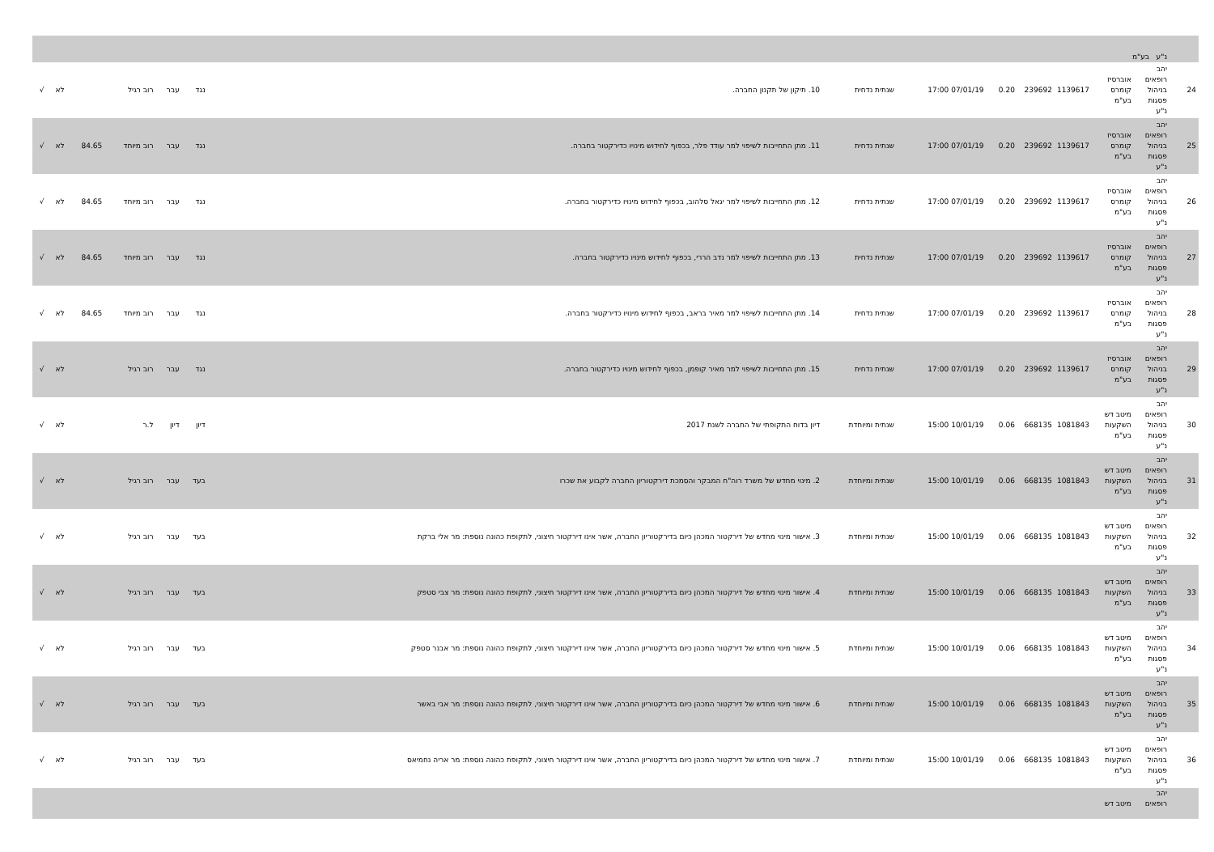| | נ"ע בע"מ | | | | | | | | | | | | | |
| 24 | יהב רופאים בניהול פסגות נ"ע | אוברסיז קומרס בע"מ | 1139617 | 239692 | 0.20 | 07/01/19 17:00 | שנתית נדחית | 10. תיקון של תקנון החברה. | נגד | עבר | רוב רגיל | | לא | √ |
| 25 | יהב רופאים בניהול פסגות נ"ע | אוברסיז קומרס בע"מ | 1139617 | 239692 | 0.20 | 07/01/19 17:00 | שנתית נדחית | 11. מתן התחייבות לשיפוי למר עודד פלר, בכפוף לחידוש מינויו כדירקטור בחברה. | נגד | עבר | רוב מיוחד | 84.65 | לא | √ |
| 26 | יהב רופאים בניהול פסגות נ"ע | אוברסיז קומרס בע"מ | 1139617 | 239692 | 0.20 | 07/01/19 17:00 | שנתית נדחית | 12. מתן התחייבות לשיפוי למר יגאל סלהוב, בכפוף לחידוש מינויו כדירקטור בחברה. | נגד | עבר | רוב מיוחד | 84.65 | לא | √ |
| 27 | יהב רופאים בניהול פסגות נ"ע | אוברסיז קומרס בע"מ | 1139617 | 239692 | 0.20 | 07/01/19 17:00 | שנתית נדחית | 13. מתן התחייבות לשיפוי למר נדב הררי, בכפוף לחידוש מינויו כדירקטור בחברה. | נגד | עבר | רוב מיוחד | 84.65 | לא | √ |
| 28 | יהב רופאים בניהול פסגות נ"ע | אוברסיז קומרס בע"מ | 1139617 | 239692 | 0.20 | 07/01/19 17:00 | שנתית נדחית | 14. מתן התחייבות לשיפוי למר מאיר בראב, בכפוף לחידוש מינויו כדירקטור בחברה. | נגד | עבר | רוב מיוחד | 84.65 | לא | √ |
| 29 | יהב רופאים בניהול פסגות נ"ע | אוברסיז קומרס בע"מ | 1139617 | 239692 | 0.20 | 07/01/19 17:00 | שנתית נדחית | 15. מתן התחייבות לשיפוי למר מאיר קופמן, בכפוף לחידוש מינויו כדירקטור בחברה. | נגד | עבר | רוב רגיל | | לא | √ |
| 30 | יהב רופאים בניהול פסגות נ"ע | מיטב דש השקעות בע"מ | 1081843 | 668135 | 0.06 | 10/01/19 15:00 | שנתית ומיוחדת | דיון בדוח התקופתי של החברה לשנת 2017 | דיון | דיון | ל.ר | | לא | √ |
| 31 | יהב רופאים בניהול פסגות נ"ע | מיטב דש השקעות בע"מ | 1081843 | 668135 | 0.06 | 10/01/19 15:00 | שנתית ומיוחדת | 2. מינוי מחדש של משרד רוה"ח המבקר והסמכת דירקטוריון החברה לקבוע את שכרו | בעד | עבר | רוב רגיל | | לא | √ |
| 32 | יהב רופאים בניהול פסגות נ"ע | מיטב דש השקעות בע"מ | 1081843 | 668135 | 0.06 | 10/01/19 15:00 | שנתית ומיוחדת | 3. אישור מינוי מחדש של דירקטור המכהן כיום בדירקטוריון החברה, אשר אינו דירקטור חיצוני, לתקופת כהונה נוספת: מר אלי ברקת | בעד | עבר | רוב רגיל | | לא | √ |
| 33 | יהב רופאים בניהול פסגות נ"ע | מיטב דש השקעות בע"מ | 1081843 | 668135 | 0.06 | 10/01/19 15:00 | שנתית ומיוחדת | 4. אישור מינוי מחדש של דירקטור המכהן כיום בדירקטוריון החברה, אשר אינו דירקטור חיצוני, לתקופת כהונה נוספת: מר צבי סטפק | בעד | עבר | רוב רגיל | | לא | √ |
| 34 | יהב רופאים בניהול פסגות נ"ע | מיטב דש השקעות בע"מ | 1081843 | 668135 | 0.06 | 10/01/19 15:00 | שנתית ומיוחדת | 5. אישור מינוי מחדש של דירקטור המכהן כיום בדירקטוריון החברה, אשר אינו דירקטור חיצוני, לתקופת כהונה נוספת: מר אבנר סטפק | בעד | עבר | רוב רגיל | | לא | √ |
| 35 | יהב רופאים בניהול פסגות נ"ע | מיטב דש השקעות בע"מ | 1081843 | 668135 | 0.06 | 10/01/19 15:00 | שנתית ומיוחדת | 6. אישור מינוי מחדש של דירקטור המכהן כיום בדירקטוריון החברה, אשר אינו דירקטור חיצוני, לתקופת כהונה נוספת: מר אבי באשר | בעד | עבר | רוב רגיל | | לא | √ |
| 36 | יהב רופאים בניהול פסגות נ"ע | מיטב דש השקעות בע"מ | 1081843 | 668135 | 0.06 | 10/01/19 15:00 | שנתית ומיוחדת | 7. אישור מינוי מחדש של דירקטור המכהן כיום בדירקטוריון החברה, אשר אינו דירקטור חיצוני, לתקופת כהונה נוספת: מר אריה נחמיאס | בעד | עבר | רוב רגיל | | לא | √ |
| | יהב רופאים | מיטב דש | | | | | | | | | | | | |